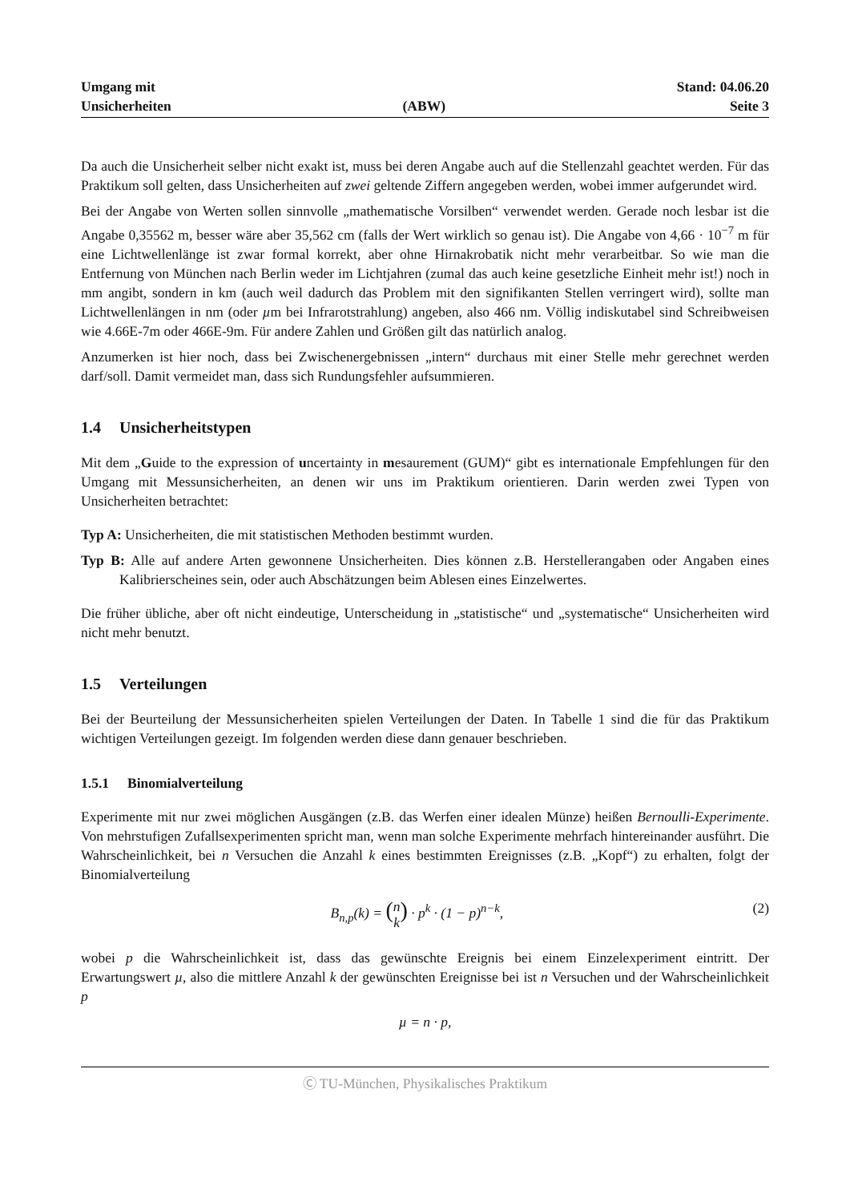Umgang mit
Unsicherheiten
(ABW)
Stand: 04.06.20
Seite 3
Da auch die Unsicherheit selber nicht exakt ist, muss bei deren Angabe auch auf die Stellenzahl geachtet werden. Für das Praktikum soll gelten, dass Unsicherheiten auf zwei geltende Ziffern angegeben werden, wobei immer aufgerundet wird.
Bei der Angabe von Werten sollen sinnvolle „mathematische Vorsilben“ verwendet werden. Gerade noch lesbar ist die Angabe 0,35562 m, besser wäre aber 35,562 cm (falls der Wert wirklich so genau ist). Die Angabe von 4,66 · 10<sup>−7</sup> m für eine Lichtwellenlänge ist zwar formal korrekt, aber ohne Hirnakrobatik nicht mehr verarbeitbar. So wie man die Entfernung von München nach Berlin weder im Lichtjahren (zumal das auch keine gesetzliche Einheit mehr ist!) noch in mm angibt, sondern in km (auch weil dadurch das Problem mit den signifikanten Stellen verringert wird), sollte man Lichtwellenlängen in nm (oder µm bei Infrarotstrahlung) angeben, also 466 nm. Völlig indiskutabel sind Schreibweisen wie 4.66E-7m oder 466E-9m. Für andere Zahlen und Größen gilt das natürlich analog.
Anzumerken ist hier noch, dass bei Zwischenergebnissen „intern“ durchaus mit einer Stelle mehr gerechnet werden darf/soll. Damit vermeidet man, dass sich Rundungsfehler aufsummieren.
1.4 Unsicherheitstypen
Mit dem „Guide to the expression of uncertainty in mesaurement (GUM)“ gibt es internationale Empfehlungen für den Umgang mit Messunsicherheiten, an denen wir uns im Praktikum orientieren. Darin werden zwei Typen von Unsicherheiten betrachtet:
Typ A: Unsicherheiten, die mit statistischen Methoden bestimmt wurden.
Typ B: Alle auf andere Arten gewonnene Unsicherheiten. Dies können z.B. Herstellerangaben oder Angaben eines Kalibrierscheines sein, oder auch Abschätzungen beim Ablesen eines Einzelwertes.
Die früher übliche, aber oft nicht eindeutige, Unterscheidung in „statistische“ und „systematische“ Unsicherheiten wird nicht mehr benutzt.
1.5 Verteilungen
Bei der Beurteilung der Messunsicherheiten spielen Verteilungen der Daten. In Tabelle 1 sind die für das Praktikum wichtigen Verteilungen gezeigt. Im folgenden werden diese dann genauer beschrieben.
1.5.1 Binomialverteilung
Experimente mit nur zwei möglichen Ausgängen (z.B. das Werfen einer idealen Münze) heißen Bernoulli-Experimente. Von mehrstufigen Zufallsexperimenten spricht man, wenn man solche Experimente mehrfach hintereinander ausführt. Die Wahrscheinlichkeit, bei n Versuchen die Anzahl k eines bestimmten Ereignisses (z.B. „Kopf“) zu erhalten, folgt der Binomialverteilung
B<sub>n,p</sub>(k) = (n
k) · p<sup>k</sup> · (1 − p)<sup>n−k</sup>,
(2)
wobei p die Wahrscheinlichkeit ist, dass das gewünschte Ereignis bei einem Einzelexperiment eintritt. Der Erwartungswert µ, also die mittlere Anzahl k der gewünschten Ereignisse bei ist n Versuchen und der Wahrscheinlichkeit p
µ = n · p,
Ⓒ TU-München, Physikalisches Praktikum